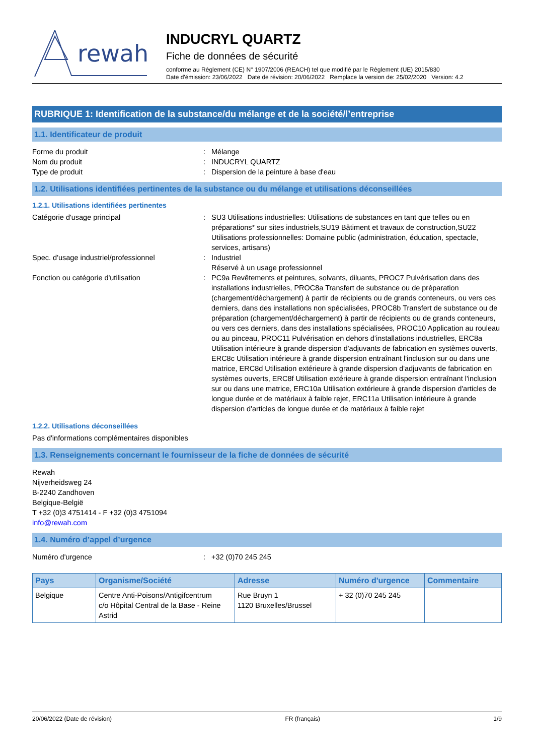rewah
INDUCRYL QUARTZ
Fiche de données de sécurité
conforme au Règlement (CE) N° 1907/2006 (REACH) tel que modifié par le Règlement (UE) 2015/830
Date d'émission: 23/06/2022 Date de révision: 20/06/2022 Remplace la version de: 25/02/2020 Version: 4.2
RUBRIQUE 1: Identification de la substance/du mélange et de la société/l’entreprise
1.1. Identificateur de produit
Forme du produit : Mélange
Nom du produit : INDUCRYL QUARTZ
Type de produit : Dispersion de la peinture à base d'eau
1.2. Utilisations identifiées pertinentes de la substance ou du mélange et utilisations déconseillées
1.2.1. Utilisations identifiées pertinentes
Catégorie d'usage principal : SU3 Utilisations industrielles: Utilisations de substances en tant que telles ou en préparations* sur sites industriels,SU19 Bâtiment et travaux de construction,SU22 Utilisations professionnelles: Domaine public (administration, éducation, spectacle, services, artisans)
Spec. d'usage industriel/professionnel : Industriel
Réservé à un usage professionnel
Fonction ou catégorie d'utilisation : PC9a Revêtements et peintures, solvants, diluants, PROC7 Pulvérisation dans des installations industrielles, PROC8a Transfert de substance ou de préparation (chargement/déchargement) à partir de récipients ou de grands conteneurs, ou vers ces derniers, dans des installations non spécialisées, PROC8b Transfert de substance ou de préparation (chargement/déchargement) à partir de récipients ou de grands conteneurs, ou vers ces derniers, dans des installations spécialisées, PROC10 Application au rouleau ou au pinceau, PROC11 Pulvérisation en dehors d’installations industrielles, ERC8a Utilisation intérieure à grande dispersion d'adjuvants de fabrication en systèmes ouverts, ERC8c Utilisation intérieure à grande dispersion entraînant l'inclusion sur ou dans une matrice, ERC8d Utilisation extérieure à grande dispersion d'adjuvants de fabrication en systèmes ouverts, ERC8f Utilisation extérieure à grande dispersion entraînant l'inclusion sur ou dans une matrice, ERC10a Utilisation extérieure à grande dispersion d'articles de longue durée et de matériaux à faible rejet, ERC11a Utilisation intérieure à grande dispersion d'articles de longue durée et de matériaux à faible rejet
1.2.2. Utilisations déconseillées
Pas d'informations complémentaires disponibles
1.3. Renseignements concernant le fournisseur de la fiche de données de sécurité
Rewah
Nijverheidsweg 24
B-2240 Zandhoven
Belgique-België
T +32 (0)3 4751414 - F +32 (0)3 4751094
info@rewah.com
1.4. Numéro d’appel d’urgence
Numéro d'urgence : +32 (0)70 245 245
| Pays | Organisme/Société | Adresse | Numéro d'urgence | Commentaire |
| --- | --- | --- | --- | --- |
| Belgique | Centre Anti-Poisons/Antigifcentrum c/o Hôpital Central de la Base - Reine Astrid | Rue Bruyn 1 1120 Bruxelles/Brussel | + 32 (0)70 245 245 | |
20/06/2022 (Date de révision) FR (français) 1/9